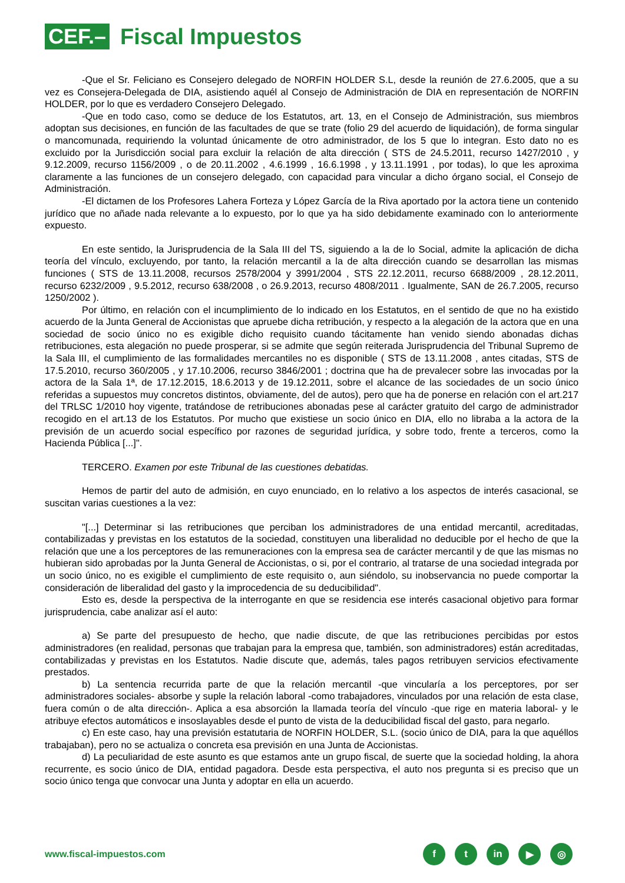CEF.–
Fiscal Impuestos
-Que el Sr. Feliciano es Consejero delegado de NORFIN HOLDER S.L, desde la reunión de 27.6.2005, que a su vez es Consejera-Delegada de DIA, asistiendo aquél al Consejo de Administración de DIA en representación de NORFIN HOLDER, por lo que es verdadero Consejero Delegado.
-Que en todo caso, como se deduce de los Estatutos, art. 13, en el Consejo de Administración, sus miembros adoptan sus decisiones, en función de las facultades de que se trate (folio 29 del acuerdo de liquidación), de forma singular o mancomunada, requiriendo la voluntad únicamente de otro administrador, de los 5 que lo integran. Esto dato no es excluido por la Jurisdicción social para excluir la relación de alta dirección ( STS de 24.5.2011, recurso 1427/2010 , y 9.12.2009, recurso 1156/2009 , o de 20.11.2002 , 4.6.1999 , 16.6.1998 , y 13.11.1991 , por todas), lo que les aproxima claramente a las funciones de un consejero delegado, con capacidad para vincular a dicho órgano social, el Consejo de Administración.
-El dictamen de los Profesores Lahera Forteza y López García de la Riva aportado por la actora tiene un contenido jurídico que no añade nada relevante a lo expuesto, por lo que ya ha sido debidamente examinado con lo anteriormente expuesto.
En este sentido, la Jurisprudencia de la Sala III del TS, siguiendo a la de lo Social, admite la aplicación de dicha teoría del vínculo, excluyendo, por tanto, la relación mercantil a la de alta dirección cuando se desarrollan las mismas funciones ( STS de 13.11.2008, recursos 2578/2004 y 3991/2004 , STS 22.12.2011, recurso 6688/2009 , 28.12.2011, recurso 6232/2009 , 9.5.2012, recurso 638/2008 , o 26.9.2013, recurso 4808/2011 . Igualmente, SAN de 26.7.2005, recurso 1250/2002 ).
Por último, en relación con el incumplimiento de lo indicado en los Estatutos, en el sentido de que no ha existido acuerdo de la Junta General de Accionistas que apruebe dicha retribución, y respecto a la alegación de la actora que en una sociedad de socio único no es exigible dicho requisito cuando tácitamente han venido siendo abonadas dichas retribuciones, esta alegación no puede prosperar, si se admite que según reiterada Jurisprudencia del Tribunal Supremo de la Sala III, el cumplimiento de las formalidades mercantiles no es disponible ( STS de 13.11.2008 , antes citadas, STS de 17.5.2010, recurso 360/2005 , y 17.10.2006, recurso 3846/2001 ; doctrina que ha de prevalecer sobre las invocadas por la actora de la Sala 1ª, de 17.12.2015, 18.6.2013 y de 19.12.2011, sobre el alcance de las sociedades de un socio único referidas a supuestos muy concretos distintos, obviamente, del de autos), pero que ha de ponerse en relación con el art.217 del TRLSC 1/2010 hoy vigente, tratándose de retribuciones abonadas pese al carácter gratuito del cargo de administrador recogido en el art.13 de los Estatutos. Por mucho que existiese un socio único en DIA, ello no libraba a la actora de la previsión de un acuerdo social específico por razones de seguridad jurídica, y sobre todo, frente a terceros, como la Hacienda Pública [...]".
TERCERO. Examen por este Tribunal de las cuestiones debatidas.
Hemos de partir del auto de admisión, en cuyo enunciado, en lo relativo a los aspectos de interés casacional, se suscitan varias cuestiones a la vez:
"[...] Determinar si las retribuciones que perciban los administradores de una entidad mercantil, acreditadas, contabilizadas y previstas en los estatutos de la sociedad, constituyen una liberalidad no deducible por el hecho de que la relación que une a los perceptores de las remuneraciones con la empresa sea de carácter mercantil y de que las mismas no hubieran sido aprobadas por la Junta General de Accionistas, o si, por el contrario, al tratarse de una sociedad integrada por un socio único, no es exigible el cumplimiento de este requisito o, aun siéndolo, su inobservancia no puede comportar la consideración de liberalidad del gasto y la improcedencia de su deducibilidad".
Esto es, desde la perspectiva de la interrogante en que se residencia ese interés casacional objetivo para formar jurisprudencia, cabe analizar así el auto:
a) Se parte del presupuesto de hecho, que nadie discute, de que las retribuciones percibidas por estos administradores (en realidad, personas que trabajan para la empresa que, también, son administradores) están acreditadas, contabilizadas y previstas en los Estatutos. Nadie discute que, además, tales pagos retribuyen servicios efectivamente prestados.
b) La sentencia recurrida parte de que la relación mercantil -que vincularía a los perceptores, por ser administradores sociales- absorbe y suple la relación laboral -como trabajadores, vinculados por una relación de esta clase, fuera común o de alta dirección-. Aplica a esa absorción la llamada teoría del vínculo -que rige en materia laboral- y le atribuye efectos automáticos e insoslayables desde el punto de vista de la deducibilidad fiscal del gasto, para negarlo.
c) En este caso, hay una previsión estatutaria de NORFIN HOLDER, S.L. (socio único de DIA, para la que aquéllos trabajaban), pero no se actualiza o concreta esa previsión en una Junta de Accionistas.
d) La peculiaridad de este asunto es que estamos ante un grupo fiscal, de suerte que la sociedad holding, la ahora recurrente, es socio único de DIA, entidad pagadora. Desde esta perspectiva, el auto nos pregunta si es preciso que un socio único tenga que convocar una Junta y adoptar en ella un acuerdo.
www.fiscal-impuestos.com
ft in ▶ ◎